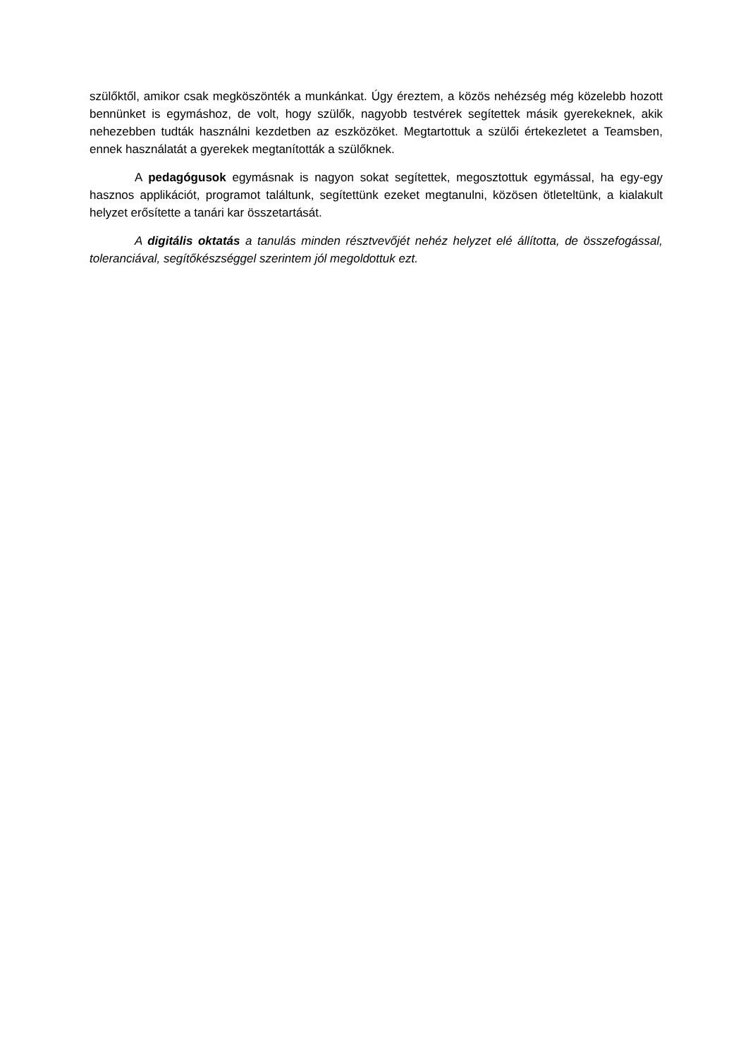szülőktől, amikor csak megköszönték a munkánkat. Úgy éreztem, a közös nehézség még közelebb hozott bennünket is egymáshoz, de volt, hogy szülők, nagyobb testvérek segítettek másik gyerekeknek, akik nehezebben tudták használni kezdetben az eszközöket. Megtartottuk a szülői értekezletet a Teamsben, ennek használatát a gyerekek megtanították a szülőknek.
A pedagógusok egymásnak is nagyon sokat segítettek, megosztottuk egymással, ha egy-egy hasznos applikációt, programot találtunk, segítettünk ezeket megtanulni, közösen ötleteltünk, a kialakult helyzet erősítette a tanári kar összetartását.
A digitális oktatás a tanulás minden résztvevőjét nehéz helyzet elé állította, de összefogással, toleranciával, segítőkészséggel szerintem jól megoldottuk ezt.